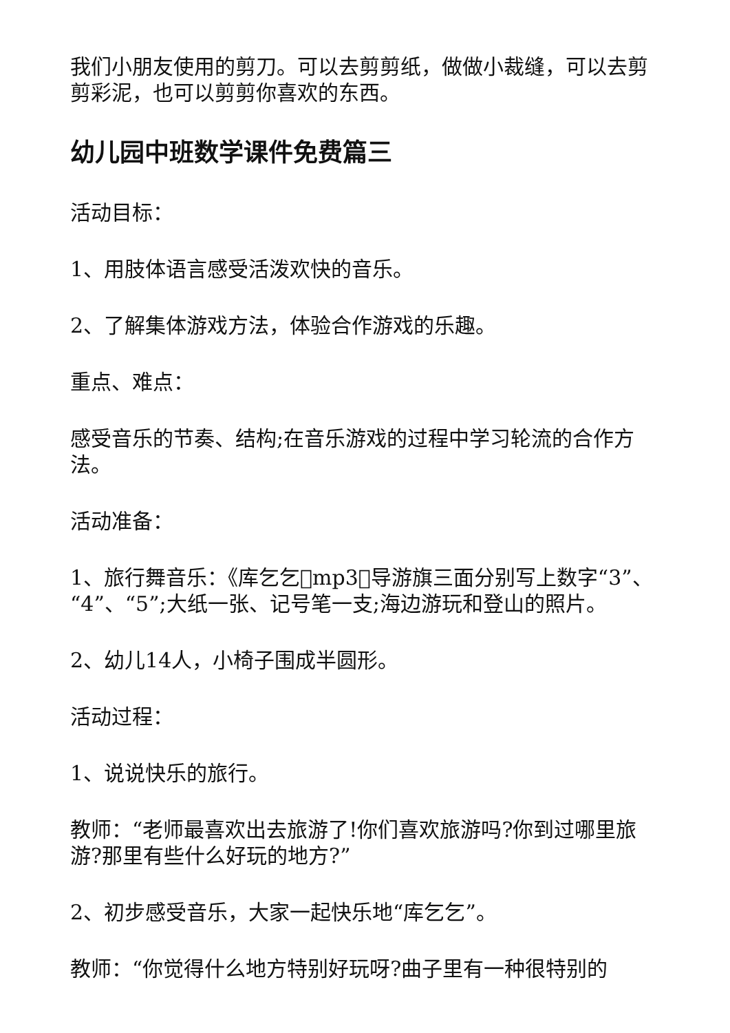我们小朋友使用的剪刀。可以去剪剪纸，做做小裁缝，可以去剪剪彩泥，也可以剪剪你喜欢的东西。
幼儿园中班数学课件免费篇三
活动目标：
1、用肢体语言感受活泼欢快的音乐。
2、了解集体游戏方法，体验合作游戏的乐趣。
重点、难点：
感受音乐的节奏、结构;在音乐游戏的过程中学习轮流的合作方法。
活动准备：
1、旅行舞音乐：《库乞乞􏰀mp3􏰀导游旗三面分别写上数字“3”、“4”、“5”;大纸一张、记号笔一支;海边游玩和登山的照片。
2、幼儿14人，小椅子围成半圆形。
活动过程：
1、说说快乐的旅行。
教师：“老师最喜欢出去旅游了!你们喜欢旅游吗?你到过哪里旅游?那里有些什么好玩的地方?”
2、初步感受音乐，大家一起快乐地“库乞乞”。
教师：“你觉得什么地方特别好玩呀?曲子里有一种很特别的